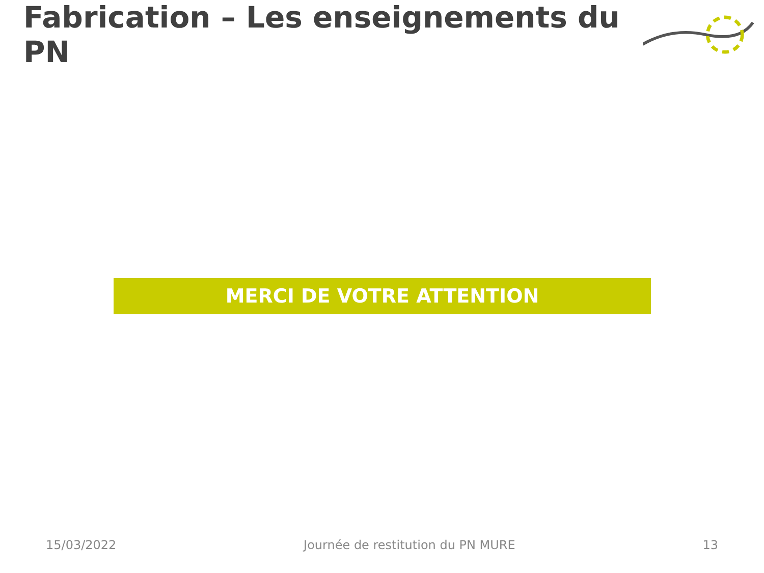Fabrication – Les enseignements du PN
MERCI DE VOTRE ATTENTION
15/03/2022 Journée de restitution du PN MURE 13